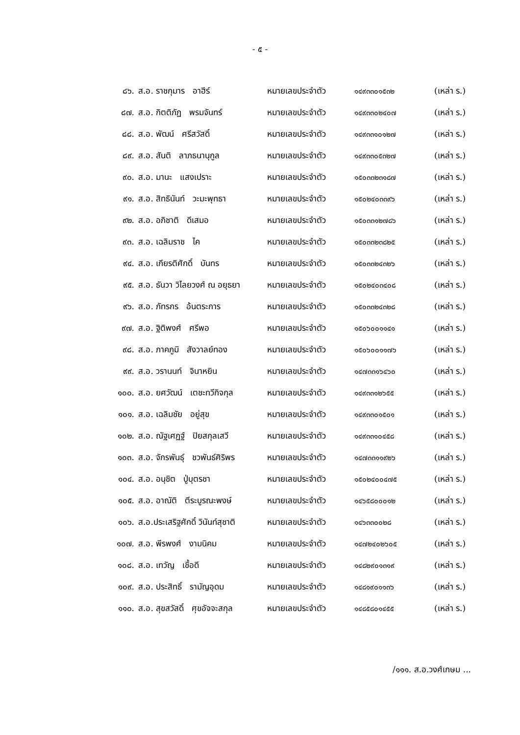- ๕ -
| ๘๖. | ส.อ. ราชกุมาร อาฮีร์ | หมายเลขประจำตัว | ๑๔๙๓๓๐๑๕๓๒ | (เหล่า ร.) |
| ๘๗. | ส.อ. กิตติภัฏ พรมจันทร์ | หมายเลขประจำตัว | ๑๔๙๓๓๐๒๔๐๗ | (เหล่า ร.) |
| ๘๘. | ส.อ. พัฒน์ ศรีสวัสดิ์ | หมายเลขประจำตัว | ๑๔๙๓๓๑๐๑๒๗ | (เหล่า ร.) |
| ๘๙. | ส.อ. สันติ ลาภธนานุกูล | หมายเลขประจำตัว | ๑๔๙๓๓๐๕๓๒๗ | (เหล่า ร.) |
| ๙๐. | ส.อ. มานะ แสงเปราะ | หมายเลขประจำตัว | ๑๕๐๓๓๒๓๑๘๗ | (เหล่า ร.) |
| ๙๑. | ส.อ. สิทธินันท์ วะมะพุทธา | หมายเลขประจำตัว | ๑๕๐๒๔๐๓๓๙๖ | (เหล่า ร.) |
| ๙๒. | ส.อ. อภิชาติ ดีเสมอ | หมายเลขประจำตัว | ๑๕๐๓๓๑๒๗๘๖ | (เหล่า ร.) |
| ๙๓. | ส.อ. เฉลิมราช ไค | หมายเลขประจำตัว | ๑๕๐๓๓๒๓๘๒๕ | (เหล่า ร.) |
| ๙๔. | ส.อ. เกียรติศักดิ์ บันทร | หมายเลขประจำตัว | ๑๕๐๓๓๒๔๓๒๖ | (เหล่า ร.) |
| ๙๕. | ส.อ. ธันวา วิไลยวงศ์ ณ อยุธยา | หมายเลขประจำตัว | ๑๕๐๒๔๐๓๔๐๘ | (เหล่า ร.) |
| ๙๖. | ส.อ. ภัทรกร อ้นตระการ | หมายเลขประจำตัว | ๑๕๐๓๓๒๔๓๒๘ | (เหล่า ร.) |
| ๙๗. | ส.อ. ฐิติพงศ์ ศรีพอ | หมายเลขประจำตัว | ๑๕๐๖๐๐๑๑๔๑ | (เหล่า ร.) |
| ๙๘. | ส.อ. ภาคภูมิ สังวาลย์ทอง | หมายเลขประจำตัว | ๑๕๐๖๐๐๑๑๗๖ | (เหล่า ร.) |
| ๙๙. | ส.อ. วรานนท์ จินาหยิน | หมายเลขประจำตัว | ๑๔๗๓๓๑๖๔๖๐ | (เหล่า ร.) |
| ๑๐๐. | ส.อ. ยศวัฒน์ เตชะทวีกิจกุล | หมายเลขประจำตัว | ๑๔๙๓๓๑๒๖๕๕ | (เหล่า ร.) |
| ๑๐๑. | ส.อ. เฉลิมชัย อยู่สุข | หมายเลขประจำตัว | ๑๔๙๓๓๐๑๕๐๑ | (เหล่า ร.) |
| ๑๐๒. | ส.อ. ณัฐเศฏฐ์ ปิยสกุลเสวี | หมายเลขประจำตัว | ๑๔๙๓๓๑๐๔๕๘ | (เหล่า ร.) |
| ๑๐๓. | ส.อ. จักรพันธุ์ ชวพันธ์ศิริพร | หมายเลขประจำตัว | ๑๔๗๓๓๑๑๙๒๖ | (เหล่า ร.) |
| ๑๐๔. | ส.อ. อนุชิต ปู่บุตรชา | หมายเลขประจำตัว | ๑๕๐๒๔๐๐๔๗๕ | (เหล่า ร.) |
| ๑๐๕. | ส.อ. อาณัติ ตีระบูรณะพงษ์ | หมายเลขประจำตัว | ๑๔๖๕๘๐๐๐๑๒ | (เหล่า ร.) |
| ๑๐๖. | ส.อ.ประเสริฐศักดิ์ วินันท์สุชาติ | หมายเลขประจำตัว | ๑๔๖๓๓๐๐๒๘ | (เหล่า ร.) |
| ๑๐๗. | ส.อ. พีรพงศ์ งามนิคม | หมายเลขประจำตัว | ๑๔๗๒๔๐๒๖๐๕ | (เหล่า ร.) |
| ๑๐๘. | ส.อ. เทวัญ เชื้อดี | หมายเลขประจำตัว | ๑๔๘๒๙๐๑๓๑๙ | (เหล่า ร.) |
| ๑๐๙. | ส.อ. ประสิทธิ์ รามัญอุดม | หมายเลขประจำตัว | ๑๔๘๑๙๐๑๑๓๖ | (เหล่า ร.) |
| ๑๑๐. | ส.อ. สุขสวัสดิ์ ศุขอัจจะสกุล | หมายเลขประจำตัว | ๑๔๘๕๘๐๑๔๕๕ | (เหล่า ร.) |
/๑๑๑. ส.อ.วงศ์เกษม ...